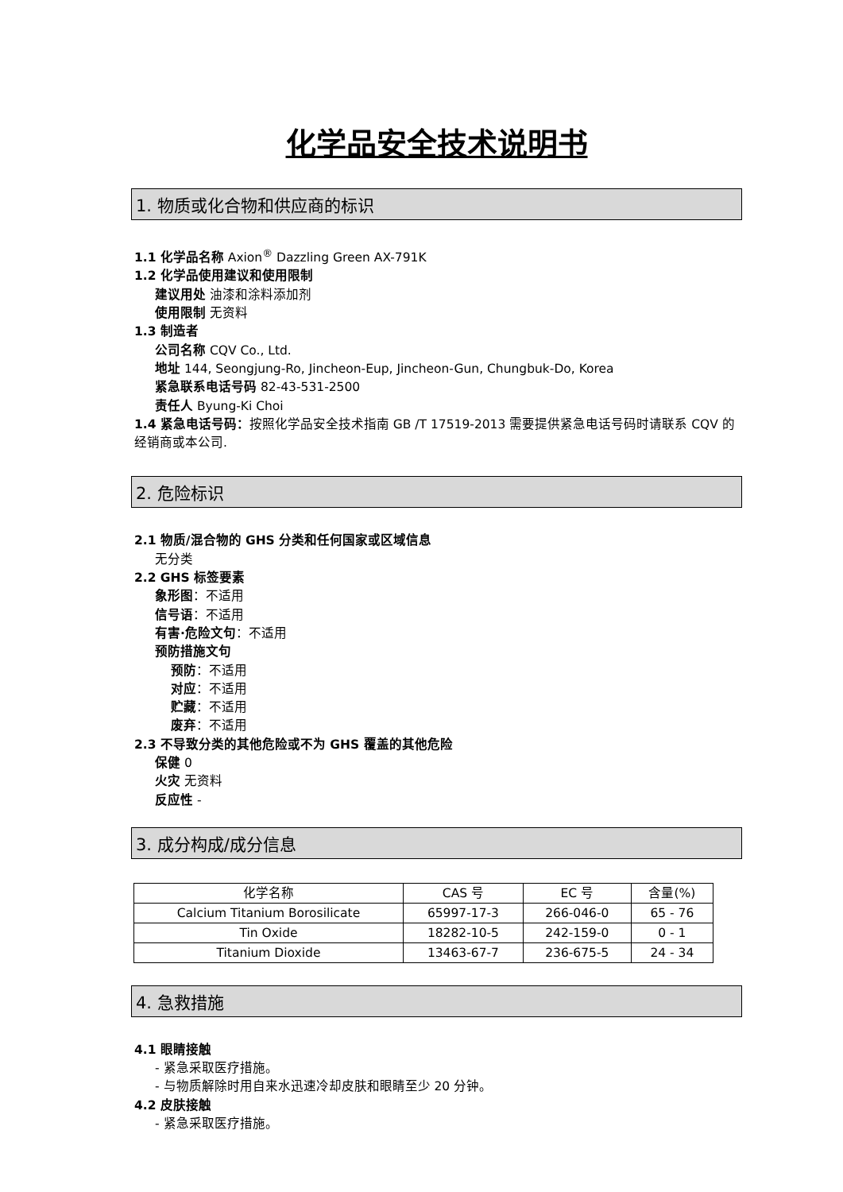化学品安全技术说明书
1. 物质或化合物和供应商的标识
1.1 化学品名称 Axion<sup>®</sup> Dazzling Green AX-791K
1.2 化学品使用建议和使用限制
建议用处 油漆和涂料添加剂
使用限制 无资料
1.3 制造者
公司名称 CQV Co., Ltd.
地址 144, Seongjung-Ro, Jincheon-Eup, Jincheon-Gun, Chungbuk-Do, Korea
紧急联系电话号码 82-43-531-2500
责任人 Byung-Ki Choi
1.4 紧急电话号码：按照化学品安全技术指南 GB /T 17519-2013 需要提供紧急电话号码时请联系 CQV 的经销商或本公司.
2. 危险标识
2.1 物质/混合物的 GHS 分类和任何国家或区域信息
无分类
2.2 GHS 标签要素
象形图：不适用
信号语：不适用
有害·危险文句：不适用
预防措施文句
预防：不适用
对应：不适用
贮藏：不适用
废弃：不适用
2.3 不导致分类的其他危险或不为 GHS 覆盖的其他危险
保健 0
火灾 无资料
反应性 -
3. 成分构成/成分信息
| 化学名称 | CAS 号 | EC 号 | 含量(%) |
| --- | --- | --- | --- |
| Calcium Titanium Borosilicate | 65997-17-3 | 266-046-0 | 65 - 76 |
| Tin Oxide | 18282-10-5 | 242-159-0 | 0 - 1 |
| Titanium Dioxide | 13463-67-7 | 236-675-5 | 24 - 34 |
4. 急救措施
4.1 眼睛接触
- 紧急采取医疗措施。
- 与物质解除时用自来水迅速冷却皮肤和眼睛至少 20 分钟。
4.2 皮肤接触
- 紧急采取医疗措施。